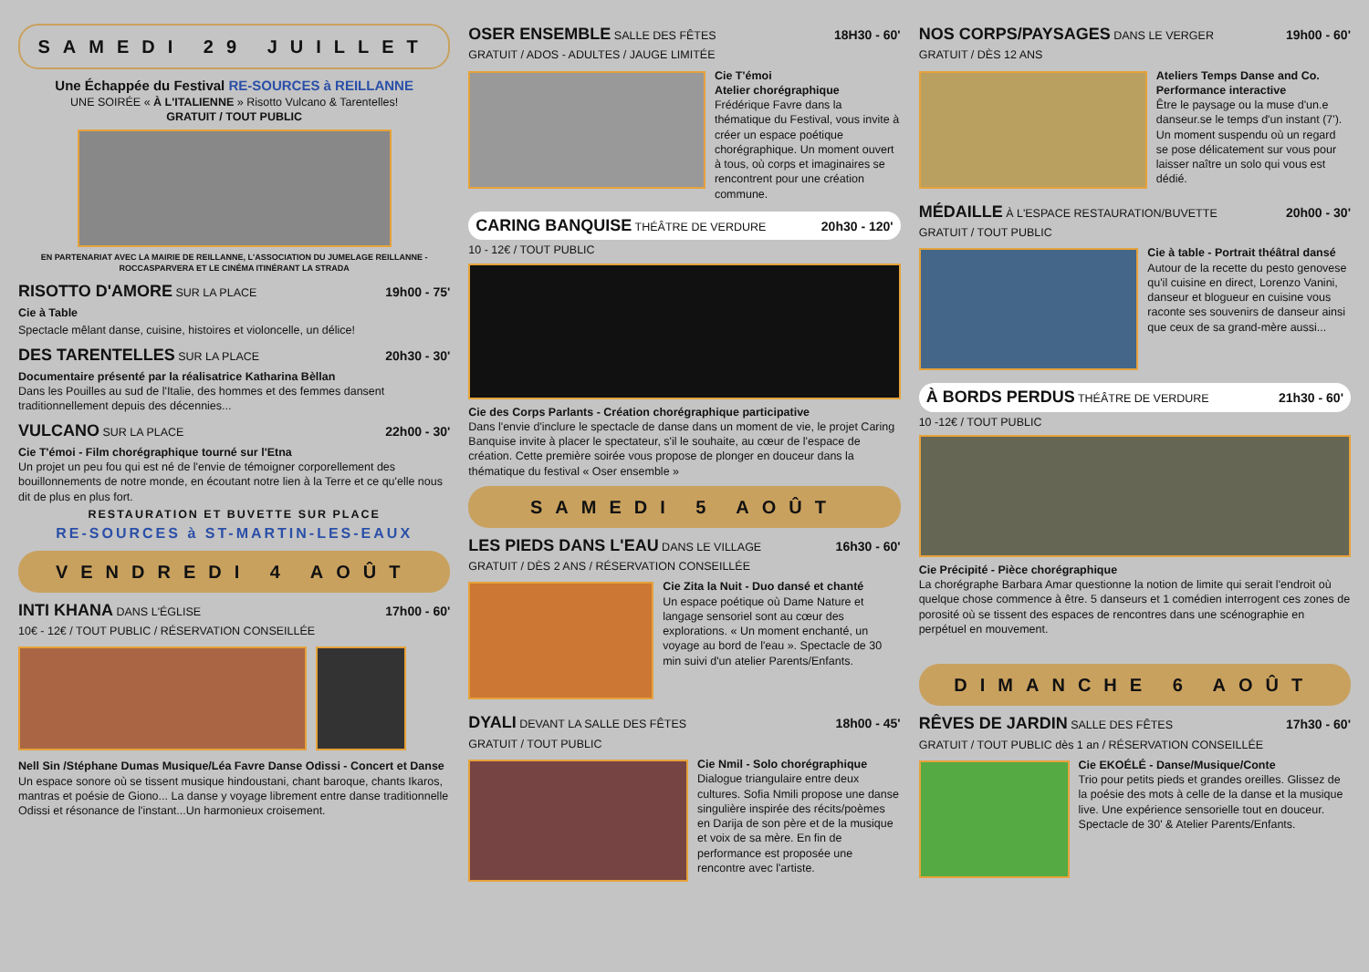SAMEDI 29 JUILLET
Une Échappée du Festival RE-SOURCES à REILLANNE
UNE SOIRÉE « À L'ITALIENNE » Risotto Vulcano & Tarentelles!
GRATUIT / TOUT PUBLIC
EN PARTENARIAT AVEC LA MAIRIE DE REILLANNE, L'ASSOCIATION DU JUMELAGE REILLANNE - ROCCASPARVERA ET LE CINÉMA ITINÉRANT LA STRADA
RISOTTO D'AMORE SUR LA PLACE 19h00 - 75'
Cie à Table
Spectacle mêlant danse, cuisine, histoires et violoncelle, un délice!
DES TARENTELLES SUR LA PLACE 20h30 - 30'
Documentaire présenté par la réalisatrice Katharina Bèllan
Dans les Pouilles au sud de l'Italie, des hommes et des femmes dansent traditionnellement depuis des décennies...
VULCANO SUR LA PLACE 22h00 - 30'
Cie T'émoi - Film chorégraphique tourné sur l'Etna
Un projet un peu fou qui est né de l'envie de témoigner corporellement des bouillonnements de notre monde, en écoutant notre lien à la Terre et ce qu'elle nous dit de plus en plus fort.
RESTAURATION ET BUVETTE SUR PLACE
RE-SOURCES à ST-MARTIN-LES-EAUX
VENDREDI 4 AOÛT
INTI KHANA DANS L'ÉGLISE 17h00 - 60'
10€ - 12€ / TOUT PUBLIC / RÉSERVATION CONSEILLÉE
Nell Sin /Stéphane Dumas Musique/Léa Favre Danse Odissi - Concert et Danse
Un espace sonore où se tissent musique hindoustani, chant baroque, chants Ikaros, mantras et poésie de Giono... La danse y voyage librement entre danse traditionnelle Odissi et résonance de l'instant...Un harmonieux croisement.
OSER ENSEMBLE SALLE DES FÊTES 18H30 - 60'
GRATUIT / ADOS - ADULTES / JAUGE LIMITÉE
Cie T'émoi
Atelier chorégraphique
Frédérique Favre dans la thématique du Festival, vous invite à créer un espace poétique chorégraphique. Un moment ouvert à tous, où corps et imaginaires se rencontrent pour une création commune.
CARING BANQUISE THÉÂTRE DE VERDURE 20h30 - 120'
10 - 12€ / TOUT PUBLIC
Cie des Corps Parlants - Création chorégraphique participative
Dans l'envie d'inclure le spectacle de danse dans un moment de vie, le projet Caring Banquise invite à placer le spectateur, s'il le souhaite, au cœur de l'espace de création. Cette première soirée vous propose de plonger en douceur dans la thématique du festival « Oser ensemble »
SAMEDI 5 AOÛT
LES PIEDS DANS L'EAU DANS LE VILLAGE 16h30 - 60'
GRATUIT / DÈS 2 ANS / RÉSERVATION CONSEILLÉE
Cie Zita la Nuit - Duo dansé et chanté
Un espace poétique où Dame Nature et langage sensoriel sont au cœur des explorations. « Un moment enchanté, un voyage au bord de l'eau ». Spectacle de 30 min suivi d'un atelier Parents/Enfants.
DYALI DEVANT LA SALLE DES FÊTES 18h00 - 45'
GRATUIT / TOUT PUBLIC
Cie Nmil - Solo chorégraphique
Dialogue triangulaire entre deux cultures. Sofia Nmili propose une danse singulière inspirée des récits/poèmes en Darija de son père et de la musique et voix de sa mère. En fin de performance est proposée une rencontre avec l'artiste.
NOS CORPS/PAYSAGES DANS LE VERGER 19h00 - 60'
GRATUIT / DÈS 12 ANS
Ateliers Temps Danse and Co.
Performance interactive
Être le paysage ou la muse d'un.e danseur.se le temps d'un instant (7'). Un moment suspendu où un regard se pose délicatement sur vous pour laisser naître un solo qui vous est dédié.
MÉDAILLE À L'ESPACE RESTAURATION/BUVETTE 20h00 - 30'
GRATUIT / TOUT PUBLIC
Cie à table - Portrait théâtral dansé
Autour de la recette du pesto genovese qu'il cuisine en direct, Lorenzo Vanini, danseur et blogueur en cuisine vous raconte ses souvenirs de danseur ainsi que ceux de sa grand-mère aussi...
À BORDS PERDUS THÉÂTRE DE VERDURE 21h30 - 60'
10 -12€ / TOUT PUBLIC
Cie Précipité - Pièce chorégraphique
La chorégraphe Barbara Amar questionne la notion de limite qui serait l'endroit où quelque chose commence à être. 5 danseurs et 1 comédien interrogent ces zones de porosité où se tissent des espaces de rencontres dans une scénographie en perpétuel en mouvement.
DIMANCHE 6 AOÛT
RÊVES DE JARDIN SALLE DES FÊTES 17h30 - 60'
GRATUIT / TOUT PUBLIC dès 1 an / RÉSERVATION CONSEILLÉE
Cie EKOÉLÉ - Danse/Musique/Conte
Trio pour petits pieds et grandes oreilles. Glissez de la poésie des mots à celle de la danse et la musique live. Une expérience sensorielle tout en douceur. Spectacle de 30' & Atelier Parents/Enfants.